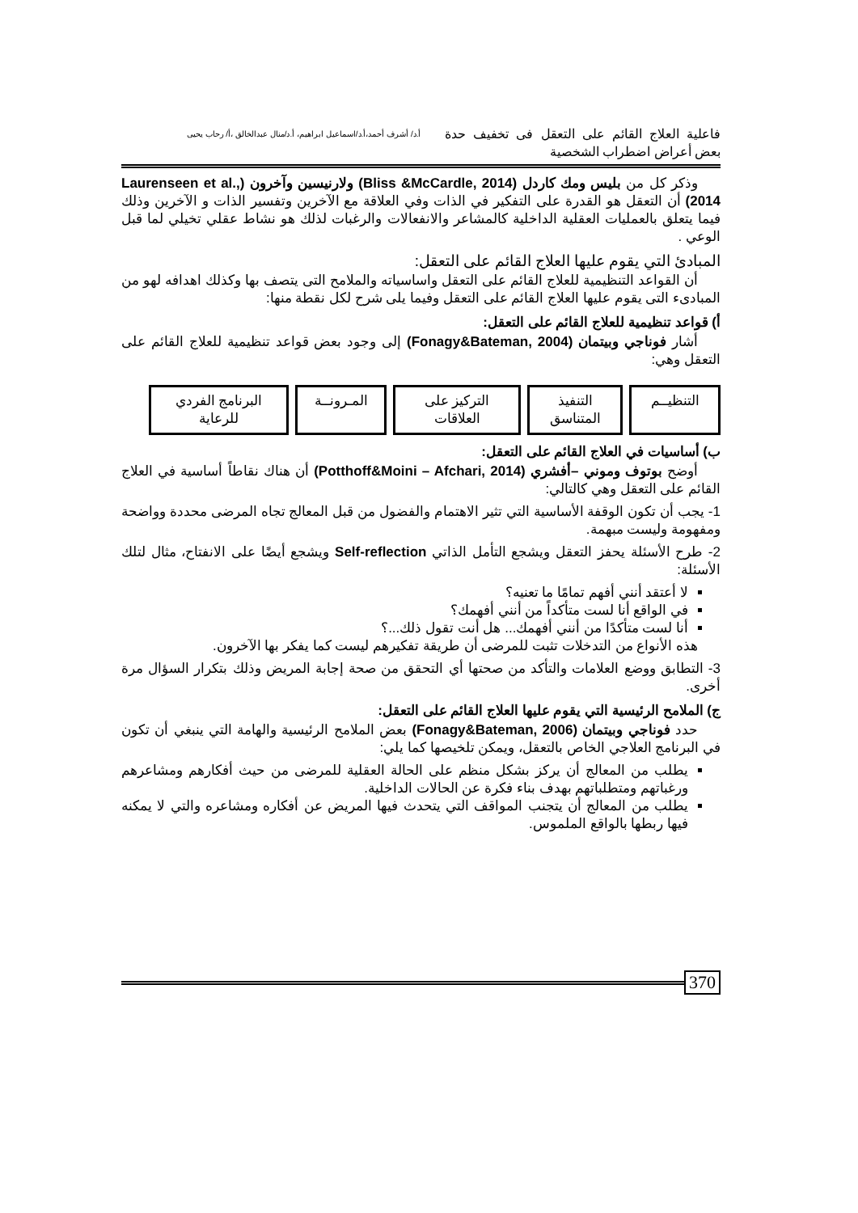فاعلية العلاج القائم على التعقل فى تخفيف حدة بعض أعراض اضطراب الشخصية
أ.د/ أشرف أحمد،أ.د/اسماعيل ابراهيم، أ.د/منال عبدالخالق ،أ/ رحاب يحيى
وذكر كل من بليس ومك كاردل (Bliss &McCardle, 2014) ولارنيسين وآخرون (Laurenseen et al., 2014) أن التعقل هو القدرة على التفكير في الذات وفي العلاقة مع الآخرين وتفسير الذات و الآخرين وذلك فيما يتعلق بالعمليات العقلية الداخلية كالمشاعر والانفعالات والرغبات لذلك هو نشاط عقلي تخيلي لما قبل الوعي .
المبادئ التي يقوم عليها العلاج القائم على التعقل:
أن القواعد التنظيمية للعلاج القائم على التعقل واساسياته والملامح التى يتصف بها وكذلك اهدافه لهو من المبادىء التى يقوم عليها العلاج القائم على التعقل وفيما يلى شرح لكل نقطة منها:
أ) قواعد تنظيمية للعلاج القائم على التعقل:
أشار فوناجي وبيتمان (Fonagy&Bateman, 2004) إلى وجود بعض قواعد تنظيمية للعلاج القائم على التعقل وهي:
التنظيــم التنفيذ المتناسق
التركيز على العلاقات
المـرونــة
البرنامج الفردي للرعاية
ب) أساسيات في العلاج القائم على التعقل:
أوضح بوتوف وموني –أفشري (Potthoff&Moini – Afchari, 2014) أن هناك نقاطاً أساسية في العلاج القائم على التعقل وهي كالتالي:
1- يجب أن تكون الوقفة الأساسية التي تثير الاهتمام والفضول من قبل المعالج تجاه المرضى محددة وواضحة ومفهومة وليست مبهمة.
2- طرح الأسئلة يحفز التعقل ويشجع التأمل الذاتي Self-reflection ويشجع أيضًا على الانفتاح، مثال لتلك الأسئلة:
لا أعتقد أنني أفهم تمامًا ما تعنيه؟
في الواقع أنا لست متأكداً من أنني أفهمك؟
أنا لست متأكدًا من أنني أفهمك... هل أنت تقول ذلك...؟
هذه الأنواع من التدخلات تثبت للمرضى أن طريقة تفكيرهم ليست كما يفكر بها الآخرون.
3- التطابق ووضع العلامات والتأكد من صحتها أي التحقق من صحة إجابة المريض وذلك بتكرار السؤال مرة أخرى.
ج) الملامح الرئيسية التي يقوم عليها العلاج القائم على التعقل:
حدد فوناجي وبيتمان (Fonagy&Bateman, 2006) بعض الملامح الرئيسية والهامة التي ينبغي أن تكون في البرنامج العلاجي الخاص بالتعقل، ويمكن تلخيصها كما يلي:
يطلب من المعالج أن يركز بشكل منظم على الحالة العقلية للمرضى من حيث أفكارهم ومشاعرهم ورغباتهم ومتطلباتهم بهدف بناء فكرة عن الحالات الداخلية.
يطلب من المعالج أن يتجنب المواقف التي يتحدث فيها المريض عن أفكاره ومشاعره والتي لا يمكنه فيها ربطها بالواقع الملموس.
370